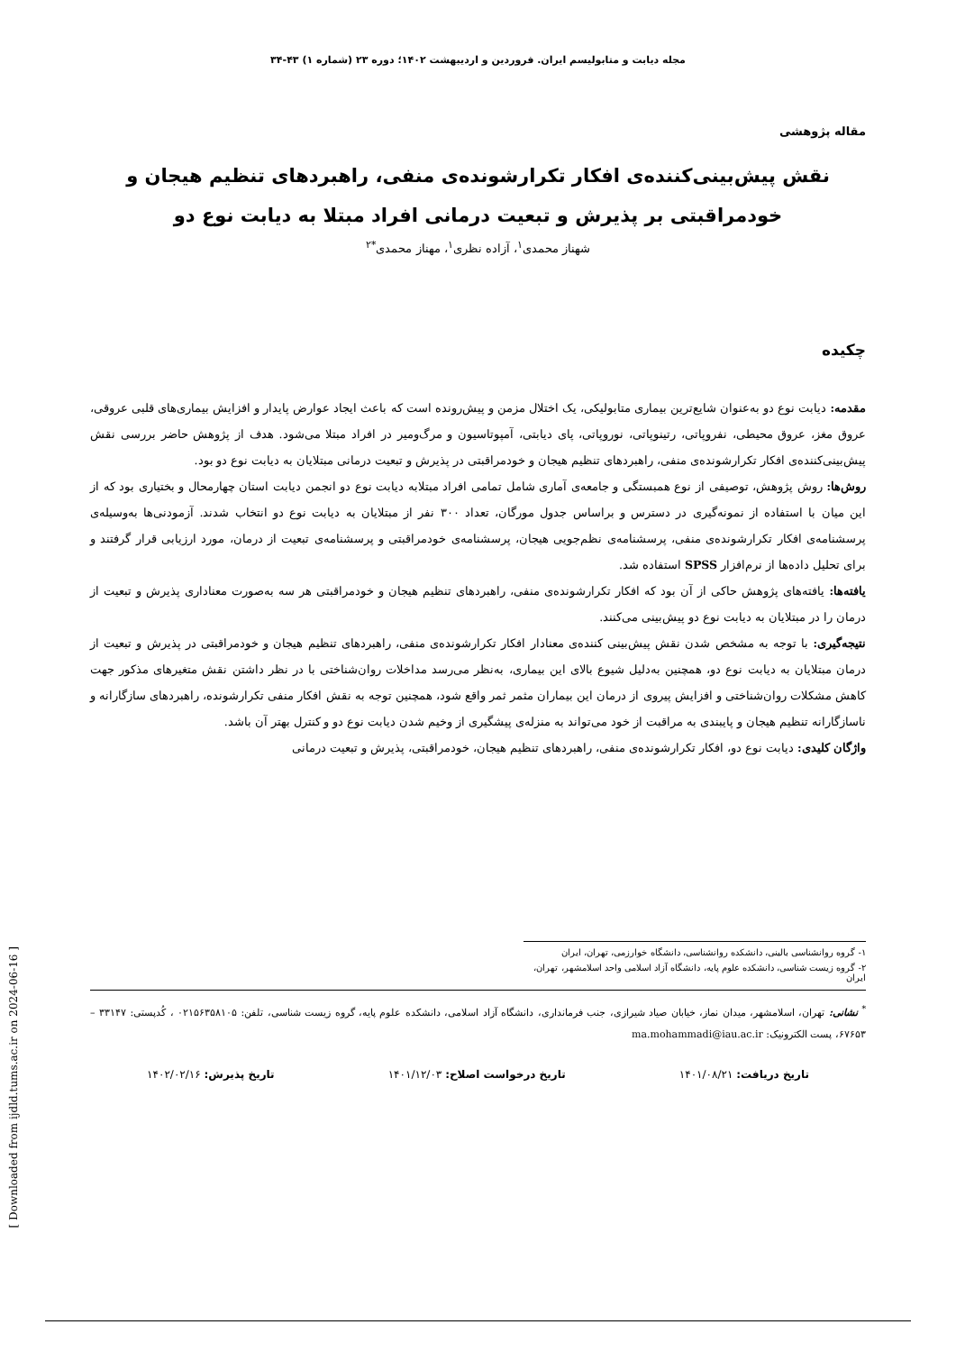مجله دیابت و متابولیسم ایران. فروردین و اردیبهشت ۱۴۰۲؛ دوره ۲۳ (شماره ۱) ۴۳-۳۴
مقاله پژوهشی
نقش پیش‌بینی‌کننده‌ی افکار تکرارشونده‌ی منفی، راهبردهای تنظیم هیجان و
خودمراقبتی بر پذیرش و تبعیت درمانی افراد مبتلا به دیابت نوع دو
شهناز محمدی<sup>۱</sup>، آزاده نظری<sup>۱</sup>، مهناز محمدی<sup>*۲</sup>
چکیده
مقدمه: دیابت نوع دو به‌عنوان شایع‌ترین بیماری متابولیکی، یک اختلال مزمن و پیش‌رونده است که باعث ایجاد عوارض پایدار و افزایش بیماری‌های قلبی عروقی، عروق مغز، عروق محیطی، نفروپاتی، رتینوپاتی، نوروپاتی، پای دیابتی، آمپوتاسیون و مرگ‌ومیر در افراد مبتلا می‌شود. هدف از پژوهش حاضر بررسی نقش پیش‌بینی‌کننده‌ی افکار تکرارشونده‌ی منفی، راهبردهای تنظیم هیجان و خودمراقبتی در پذیرش و تبعیت درمانی مبتلایان به دیابت نوع دو بود.
روش‌ها: روش پژوهش، توصیفی از نوع همبستگی و جامعه‌ی آماری شامل تمامی افراد مبتلابه دیابت نوع دو انجمن دیابت استان چهارمحال و بختیاری بود که از این میان با استفاده از نمونه‌گیری در دسترس و براساس جدول مورگان، تعداد ۳۰۰ نفر از مبتلایان به دیابت نوع دو انتخاب شدند. آزمودنی‌ها به‌وسیله‌ی پرسشنامه‌ی افکار تکرارشونده‌ی منفی، پرسشنامه‌ی نظم‌جویی هیجان، پرسشنامه‌ی خودمراقبتی و پرسشنامه‌ی تبعیت از درمان، مورد ارزیابی قرار گرفتند و برای تحلیل داده‌ها از نرم‌افزار SPSS استفاده شد.
یافته‌ها: یافته‌های پژوهش حاکی از آن بود که افکار تکرارشونده‌ی منفی، راهبردهای تنظیم هیجان و خودمراقبتی هر سه به‌صورت معناداری پذیرش و تبعیت از درمان را در مبتلایان به دیابت نوع دو پیش‌بینی می‌کنند.
نتیجه‌گیری: با توجه به مشخص شدن نقش پیش‌بینی کننده‌ی معنادار افکار تکرارشونده‌ی منفی، راهبردهای تنظیم هیجان و خودمراقبتی در پذیرش و تبعیت از درمان مبتلایان به دیابت نوع دو، همچنین به‌دلیل شیوع بالای این بیماری، به‌نظر می‌رسد مداخلات روان‌شناختی با در نظر داشتن نقش متغیرهای مذکور جهت کاهش مشکلات روان‌شناختی و افزایش پیروی از درمان این بیماران مثمر ثمر واقع شود، همچنین توجه به نقش افکار منفی تکرارشونده، راهبردهای سازگارانه و ناسازگارانه تنظیم هیجان و پایبندی به مراقبت از خود می‌تواند به منزله‌ی پیشگیری از وخیم شدن دیابت نوع دو و کنترل بهتر آن باشد.
واژگان کلیدی: دیابت نوع دو، افکار تکرارشونده‌ی منفی، راهبردهای تنظیم هیجان، خودمراقبتی، پذیرش و تبعیت درمانی
۱- گروه روانشناسی بالینی، دانشکده روانشناسی، دانشگاه خوارزمی، تهران، ایران
۲- گروه زیست شناسی، دانشکده علوم پایه، دانشگاه آزاد اسلامی واحد اسلامشهر، تهران، ایران
<sup>*</sup> نشانی: تهران، اسلامشهر، میدان نماز، خیابان صیاد شیرازی، جنب فرمانداری، دانشگاه آزاد اسلامی، دانشکده علوم پایه، گروه زیست شناسی، تلفن: ۰۲۱۵۶۳۵۸۱۰۵ ، کُدپستی: ۳۳۱۴۷ – ۶۷۶۵۳، پست الکترونیک: ma.mohammadi@iau.ac.ir
تاریخ دریافت: ۱۴۰۱/۰۸/۲۱ تاریخ درخواست اصلاح: ۱۴۰۱/۱۲/۰۳ تاریخ پذیرش: ۱۴۰۲/۰۲/۱۶
[ Downloaded from ijdld.tums.ac.ir on 2024-06-16 ]